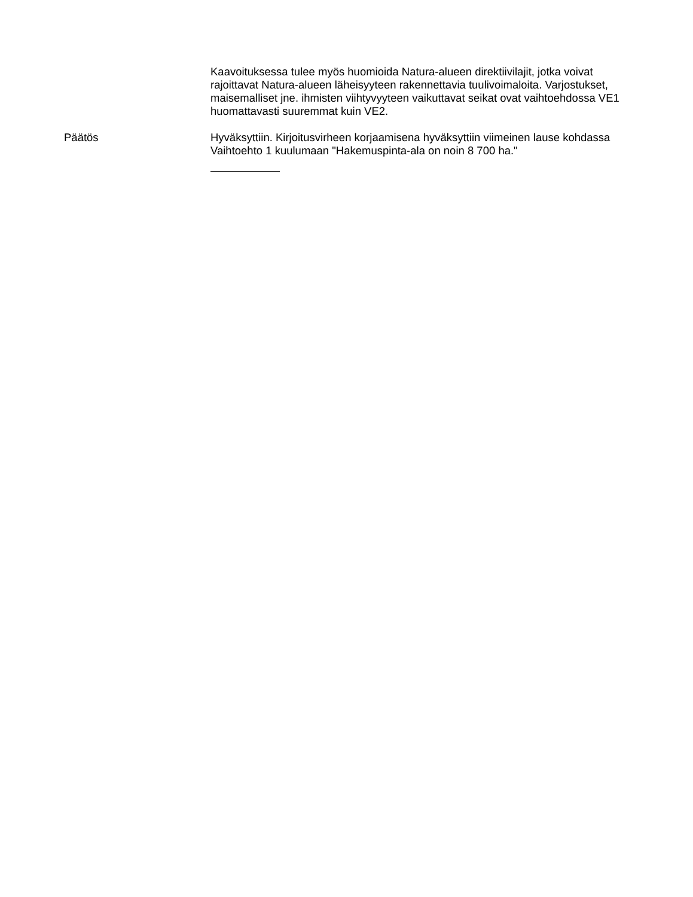Kaavoituksessa tulee myös huomioida Natura-alueen direktiivilajit, jotka voivat rajoittavat Natura-alueen läheisyyteen rakennettavia tuulivoimaloita. Varjostukset, maisemalliset jne. ihmisten viihtyvyyteen vaikuttavat seikat ovat vaihtoehdossa VE1 huomattavasti suuremmat kuin VE2.
Päätös Hyväksyttiin. Kirjoitusvirheen korjaamisena hyväksyttiin viimeinen lause kohdassa Vaihtoehto 1 kuulumaan "Hakemuspinta-ala on noin 8 700 ha."